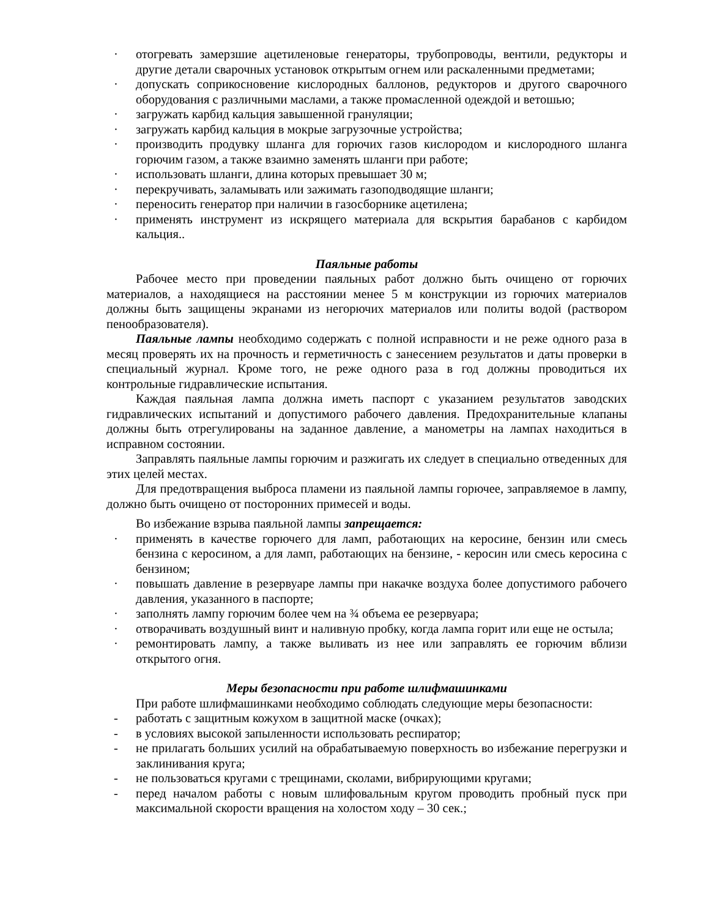· отогревать замерзшие ацетиленовые генераторы, трубопроводы, вентили, редукторы и другие детали сварочных установок открытым огнем или раскаленными предметами;
· допускать соприкосновение кислородных баллонов, редукторов и другого сварочного оборудования с различными маслами, а также промасленной одеждой и ветошью;
· загружать карбид кальция завышенной грануляции;
· загружать карбид кальция в мокрые загрузочные устройства;
· производить продувку шланга для горючих газов кислородом и кислородного шланга горючим газом, а также взаимно заменять шланги при работе;
· использовать шланги, длина которых превышает 30 м;
· перекручивать, заламывать или зажимать газоподводящие шланги;
· переносить генератор при наличии в газосборнике ацетилена;
· применять инструмент из искрящего материала для вскрытия барабанов с карбидом кальция..
Паяльные работы
Рабочее место при проведении паяльных работ должно быть очищено от горючих материалов, а находящиеся на расстоянии менее 5 м конструкции из горючих материалов должны быть защищены экранами из негорючих материалов или политы водой (раствором пенообразователя).
Паяльные лампы необходимо содержать с полной исправности и не реже одного раза в месяц проверять их на прочность и герметичность с занесением результатов и даты проверки в специальный журнал. Кроме того, не реже одного раза в год должны проводиться их контрольные гидравлические испытания.
Каждая паяльная лампа должна иметь паспорт с указанием результатов заводских гидравлических испытаний и допустимого рабочего давления. Предохранительные клапаны должны быть отрегулированы на заданное давление, а манометры на лампах находиться в исправном состоянии.
Заправлять паяльные лампы горючим и разжигать их следует в специально отведенных для этих целей местах.
Для предотвращения выброса пламени из паяльной лампы горючее, заправляемое в лампу, должно быть очищено от посторонних примесей и воды.
Во избежание взрыва паяльной лампы запрещается:
· применять в качестве горючего для ламп, работающих на керосине, бензин или смесь бензина с керосином, а для ламп, работающих на бензине, - керосин или смесь керосина с бензином;
· повышать давление в резервуаре лампы при накачке воздуха более допустимого рабочего давления, указанного в паспорте;
· заполнять лампу горючим более чем на ¾ объема ее резервуара;
· отворачивать воздушный винт и наливную пробку, когда лампа горит или еще не остыла;
· ремонтировать лампу, а также выливать из нее или заправлять ее горючим вблизи открытого огня.
Меры безопасности при работе шлифмашинками
При работе шлифмашинками необходимо соблюдать следующие меры безопасности:
- работать с защитным кожухом в защитной маске (очках);
- в условиях высокой запыленности использовать респиратор;
- не прилагать больших усилий на обрабатываемую поверхность во избежание перегрузки и заклинивания круга;
- не пользоваться кругами с трещинами, сколами, вибрирующими кругами;
- перед началом работы с новым шлифовальным кругом проводить пробный пуск при максимальной скорости вращения на холостом ходу – 30 сек.;